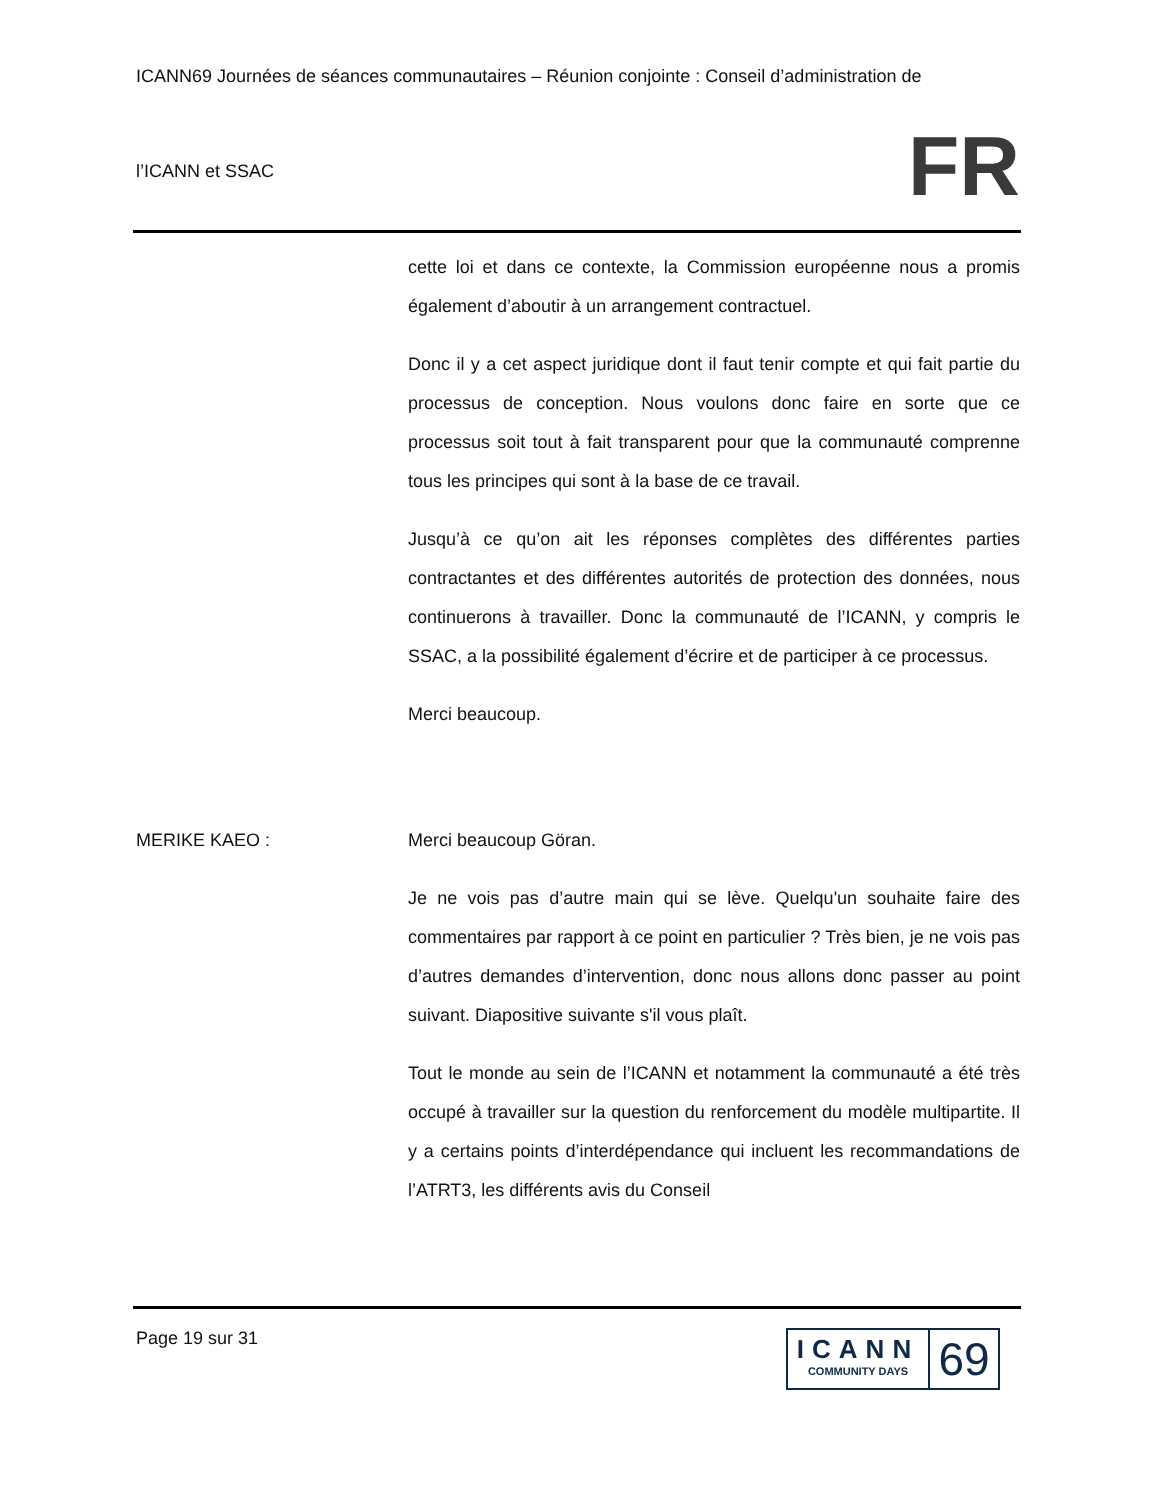ICANN69 Journées de séances communautaires – Réunion conjointe : Conseil d’administration de
l’ICANN et SSAC
FR
cette loi et dans ce contexte, la Commission européenne nous a promis également d’aboutir à un arrangement contractuel.
Donc il y a cet aspect juridique dont il faut tenir compte et qui fait partie du processus de conception. Nous voulons donc faire en sorte que ce processus soit tout à fait transparent pour que la communauté comprenne tous les principes qui sont à la base de ce travail.
Jusqu’à ce qu’on ait les réponses complètes des différentes parties contractantes et des différentes autorités de protection des données, nous continuerons à travailler. Donc la communauté de l’ICANN, y compris le SSAC, a la possibilité également d’écrire et de participer à ce processus.
Merci beaucoup.
MERIKE KAEO : Merci beaucoup Göran.
Je ne vois pas d’autre main qui se lève. Quelqu'un souhaite faire des commentaires par rapport à ce point en particulier ? Très bien, je ne vois pas d’autres demandes d’intervention, donc nous allons donc passer au point suivant. Diapositive suivante s'il vous plaît.
Tout le monde au sein de l’ICANN et notamment la communauté a été très occupé à travailler sur la question du renforcement du modèle multipartite. Il y a certains points d’interdépendance qui incluent les recommandations de l’ATRT3, les différents avis du Conseil
Page 19 sur 31
ICANN
COMMUNITY DAYS
69